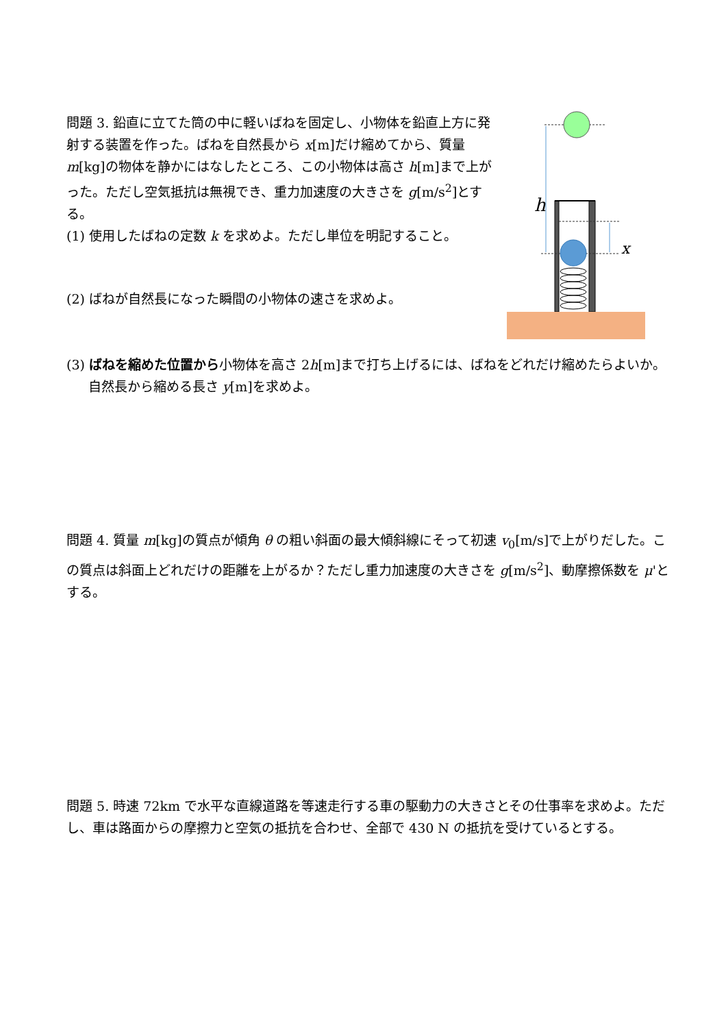問題 3. 鉛直に立てた筒の中に軽いばねを固定し、小物体を鉛直上方に発射する装置を作った。ばねを自然長から x[m]だけ縮めてから、質量 m[kg]の物体を静かにはなしたところ、この小物体は高さ h[m]まで上がった。ただし空気抵抗は無視でき、重力加速度の大きさを g[m/s<sup>2</sup>]とする。
(1) 使用したばねの定数 k を求めよ。ただし単位を明記すること。
(2) ばねが自然長になった瞬間の小物体の速さを求めよ。
h
x
(3) ばねを縮めた位置から小物体を高さ 2h[m]まで打ち上げるには、ばねをどれだけ縮めたらよいか。
自然長から縮める長さ y[m]を求めよ。
問題 4. 質量 m[kg]の質点が傾角 θ の粗い斜面の最大傾斜線にそって初速 v<sub>0</sub>[m/s]で上がりだした。この質点は斜面上どれだけの距離を上がるか？ただし重力加速度の大きさを g[m/s<sup>2</sup>]、動摩擦係数を μ'とする。
問題 5. 時速 72km で水平な直線道路を等速走行する車の駆動力の大きさとその仕事率を求めよ。ただし、車は路面からの摩擦力と空気の抵抗を合わせ、全部で 430 N の抵抗を受けているとする。